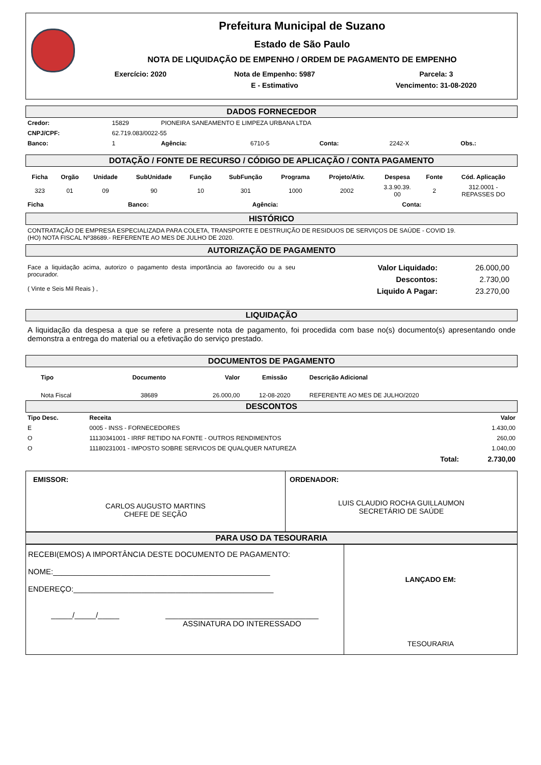Prefeitura Municipal de Suzano
Estado de São Paulo
NOTA DE LIQUIDAÇÃO DE EMPENHO / ORDEM DE PAGAMENTO DE EMPENHO
| Exercício: 2020 | Nota de Empenho: 5987 | Parcela: 3 |
| | E - Estimativo | Vencimento: 31-08-2020 |
DADOS FORNECEDOR
| Credor: | 15829 | PIONEIRA SANEAMENTO E LIMPEZA URBANA LTDA | | | | |
| CNPJ/CPF: | 62.719.083/0022-55 | | | | | |
| Banco: | 1 | Agência: | 6710-5 | Conta: | 2242-X | Obs.: |
DOTAÇÃO / FONTE DE RECURSO / CÓDIGO DE APLICAÇÃO / CONTA PAGAMENTO
| Ficha | Orgão | Unidade | SubUnidade | Função | SubFunção | Programa | Projeto/Ativ. | Despesa | Fonte | Cód. Aplicação |
| --- | --- | --- | --- | --- | --- | --- | --- | --- | --- | --- |
| 323 | 01 | 09 | 90 | 10 | 301 | 1000 | 2002 | 3.3.90.39. 00 | 2 | 312.0001 - REPASSES DO |
| Ficha | Banco: | Agência: | Conta: |
HISTÓRICO
CONTRATAÇÃO DE EMPRESA ESPECIALIZADA PARA COLETA, TRANSPORTE E DESTRUIÇÃO DE RESIDUOS DE SERVIÇOS DE SAÚDE - COVID 19.
(HO) NOTA FISCAL Nº38689.- REFERENTE AO MES DE JULHO DE 2020.
AUTORIZAÇÃO DE PAGAMENTO
Face a liquidação acima, autorizo o pagamento desta importância ao favorecido ou a seu procurador.
( Vinte e Seis Mil Reais ) ,
| Valor Liquidado: | 26.000,00 |
| Descontos: | 2.730,00 |
| Liquido A Pagar: | 23.270,00 |
LIQUIDAÇÃO
A liquidação da despesa a que se refere a presente nota de pagamento, foi procedida com base no(s) documento(s) apresentando onde demonstra a entrega do material ou a efetivação do serviço prestado.
DOCUMENTOS DE PAGAMENTO
| Tipo | Documento | Valor | Emissão | Descrição Adicional |
| --- | --- | --- | --- | --- |
| Nota Fiscal | 38689 | 26.000,00 | 12-08-2020 | REFERENTE AO MES DE JULHO/2020 |
DESCONTOS
| Tipo Desc. | Receita | Valor |
| --- | --- | --- |
| E | 0005 - INSS - FORNECEDORES | 1.430,00 |
| O | 11130341001 - IRRF RETIDO NA FONTE - OUTROS RENDIMENTOS | 260,00 |
| O | 11180231001 - IMPOSTO SOBRE SERVICOS DE QUALQUER NATUREZA | 1.040,00 |
| | Total: | 2.730,00 |
EMISSOR:
CARLOS AUGUSTO MARTINS
CHEFE DE SEÇÃO
ORDENADOR:
LUIS CLAUDIO ROCHA GUILLAUMON
SECRETÁRIO DE SAÚDE
PARA USO DA TESOURARIA
RECEBI(EMOS) A IMPORTÂNCIA DESTE DOCUMENTO DE PAGAMENTO:
NOME:___________________________________________________
ENDEREÇO:_______________________________________________
_____/_____/_____ ____________________________________
ASSINATURA DO INTERESSADO
LANÇADO EM:
TESOURARIA